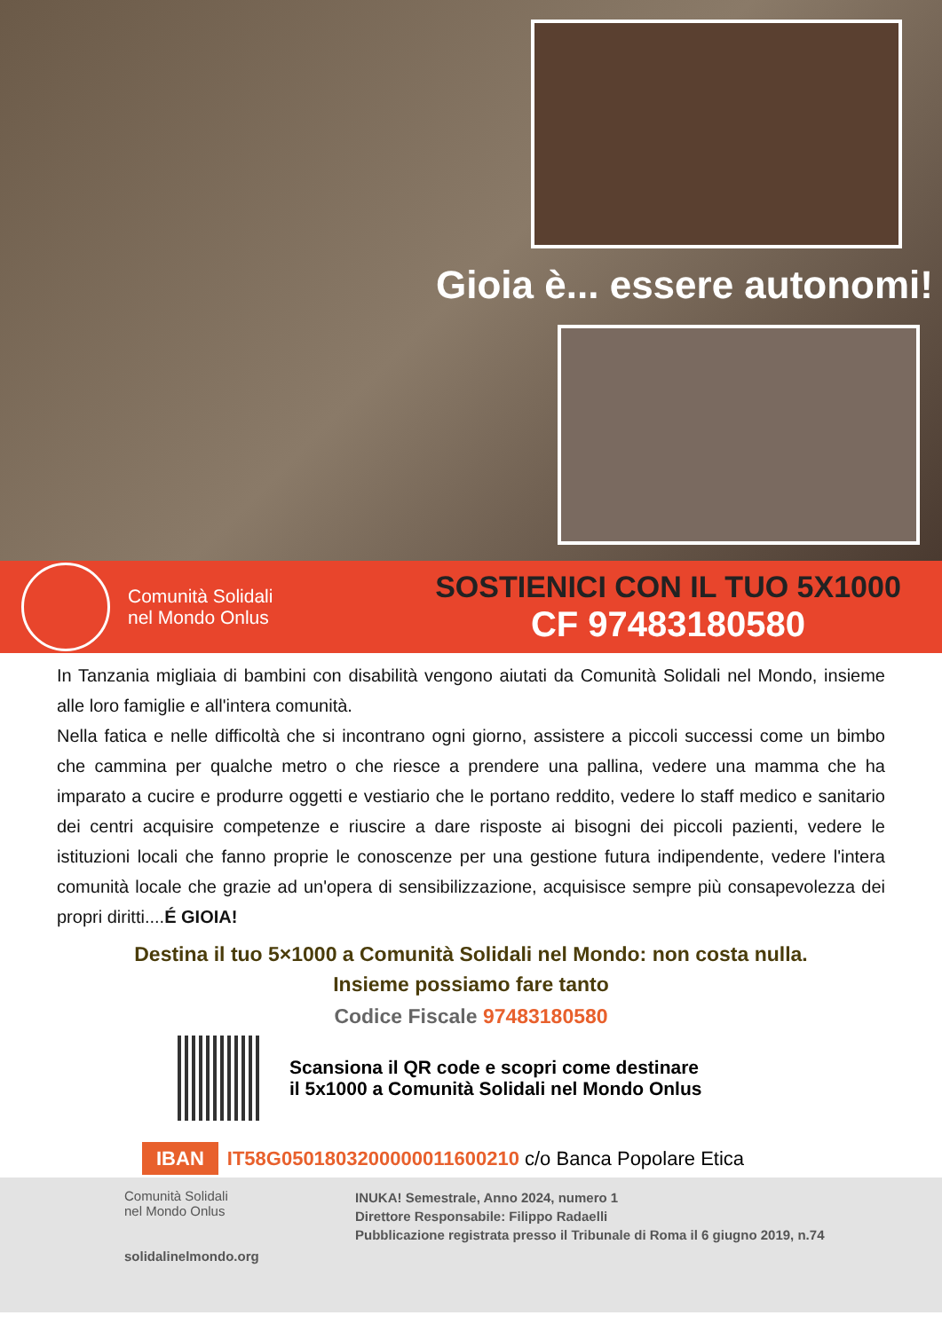Gioia è... essere autonomi!
Comunità Solidali
nel Mondo Onlus
SOSTIENICI CON IL TUO 5X1000
CF 97483180580
In Tanzania migliaia di bambini con disabilità vengono aiutati da Comunità Solidali nel Mondo, insieme alle loro famiglie e all'intera comunità.
Nella fatica e nelle difficoltà che si incontrano ogni giorno, assistere a piccoli successi come un bimbo che cammina per qualche metro o che riesce a prendere una pallina, vedere una mamma che ha imparato a cucire e produrre oggetti e vestiario che le portano reddito, vedere lo staff medico e sanitario dei centri acquisire competenze e riuscire a dare risposte ai bisogni dei piccoli pazienti, vedere le istituzioni locali che fanno proprie le conoscenze per una gestione futura indipendente, vedere l'intera comunità locale che grazie ad un'opera di sensibilizzazione, acquisisce sempre più consapevolezza dei propri diritti....É GIOIA!
Destina il tuo 5×1000 a Comunità Solidali nel Mondo: non costa nulla.
Insieme possiamo fare tanto
Codice Fiscale 97483180580
Scansiona il QR code e scopri come destinare
il 5x1000 a Comunità Solidali nel Mondo Onlus
IBAN IT58G0501803200000011600210 c/o Banca Popolare Etica
Comunità Solidali
nel Mondo Onlus
solidalinelmondo.org
INUKA! Semestrale, Anno 2024, numero 1
Direttore Responsabile: Filippo Radaelli
Pubblicazione registrata presso il Tribunale di Roma il 6 giugno 2019, n.74